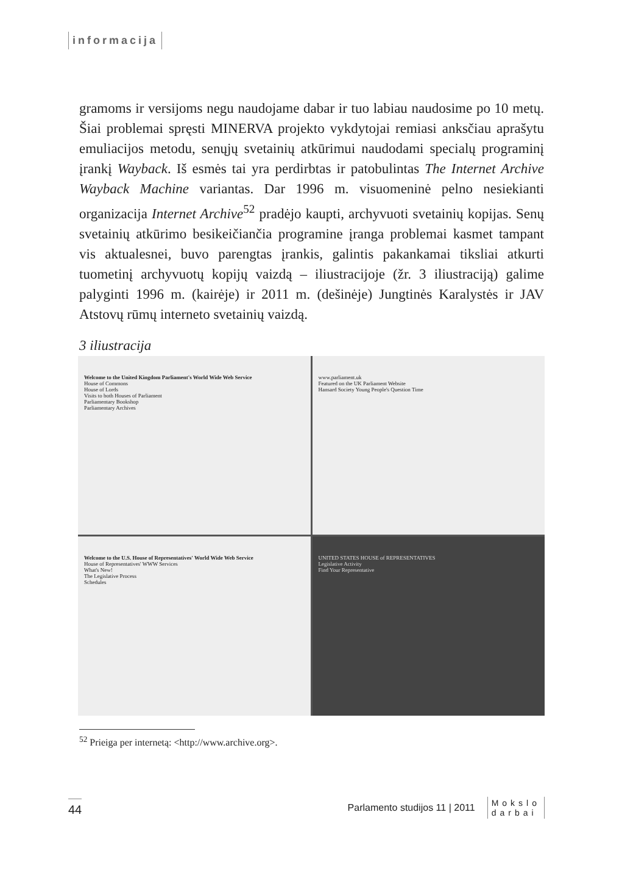informacija
gramoms ir versijoms negu naudojame dabar ir tuo labiau naudosime po 10 metų. Šiai problemai spręsti MINERVA projekto vykdytojai remiasi anksčiau aprašytu emuliacijos metodu, senųjų svetainių atkūrimui naudodami specialų programinį įrankį Wayback. Iš esmės tai yra perdirbtas ir patobulintas The Internet Archive Wayback Machine variantas. Dar 1996 m. visuomeninė pelno nesiekianti organizacija Internet Archive<sup>52</sup> pradėjo kaupti, archyvuoti svetainių kopijas. Senų svetainių atkūrimo besikeičiančia programine įranga problemai kasmet tampant vis aktualesnei, buvo parengtas įrankis, galintis pakankamai tiksliai atkurti tuometinį archyvuotų kopijų vaizdą – iliustracijoje (žr. 3 iliustraciją) galime palyginti 1996 m. (kairėje) ir 2011 m. (dešinėje) Jungtinės Karalystės ir JAV Atstovų rūmų interneto svetainių vaizdą.
3 iliustracija
Welcome to the United Kingdom Parliament's World Wide Web Service
House of Commons
House of Lords
Visits to both Houses of Parliament
Parliamentary Bookshop
Parliamentary Archives
www.parliament.uk
Featured on the UK Parliament Website
Hansard Society Young People's Question Time
Welcome to the U.S. House of Representatives' World Wide Web Service
House of Representatives' WWW Services
What's New!
The Legislative Process
Schedules
UNITED STATES HOUSE of REPRESENTATIVES
Legislative Activity
Find Your Representative
<sup>52</sup> Prieiga per internetą: <http://www.archive.org>.
44 Parlamento studijos 11 | 2011 Mokslo
darbai